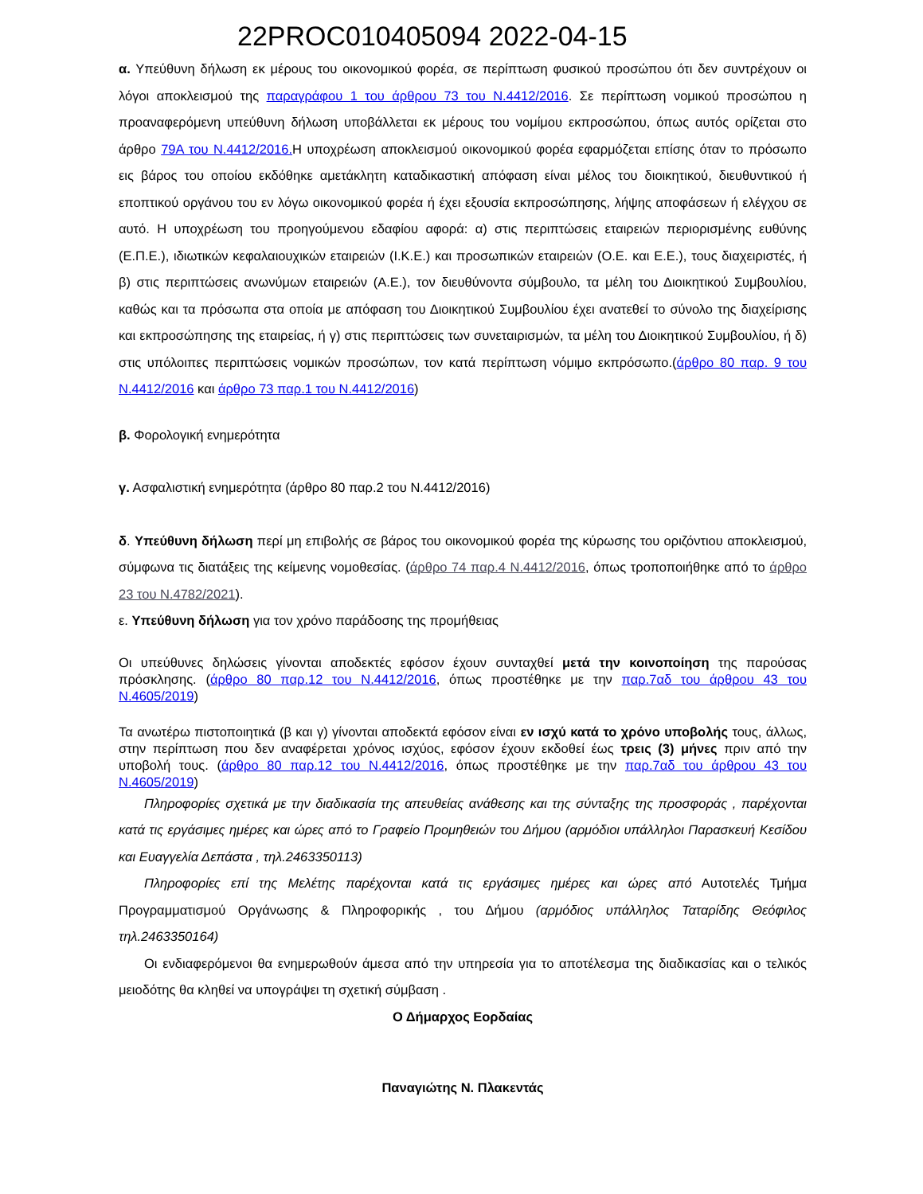22PROC010405094 2022-04-15
α. Υπεύθυνη δήλωση εκ μέρους του οικονομικού φορέα, σε περίπτωση φυσικού προσώπου ότι δεν συντρέχουν οι λόγοι αποκλεισμού της παραγράφου 1 του άρθρου 73 του Ν.4412/2016. Σε περίπτωση νομικού προσώπου η προαναφερόμενη υπεύθυνη δήλωση υποβάλλεται εκ μέρους του νομίμου εκπροσώπου, όπως αυτός ορίζεται στο άρθρο 79Α του Ν.4412/2016. Η υποχρέωση αποκλεισμού οικονομικού φορέα εφαρμόζεται επίσης όταν το πρόσωπο εις βάρος του οποίου εκδόθηκε αμετάκλητη καταδικαστική απόφαση είναι μέλος του διοικητικού, διευθυντικού ή εποπτικού οργάνου του εν λόγω οικονομικού φορέα ή έχει εξουσία εκπροσώπησης, λήψης αποφάσεων ή ελέγχου σε αυτό. Η υποχρέωση του προηγούμενου εδαφίου αφορά: α) στις περιπτώσεις εταιρειών περιορισμένης ευθύνης (Ε.Π.Ε.), ιδιωτικών κεφαλαιουχικών εταιρειών (Ι.Κ.Ε.) και προσωπικών εταιρειών (Ο.Ε. και Ε.Ε.), τους διαχειριστές, ή β) στις περιπτώσεις ανωνύμων εταιρειών (Α.Ε.), τον διευθύνοντα σύμβουλο, τα μέλη του Διοικητικού Συμβουλίου, καθώς και τα πρόσωπα στα οποία με απόφαση του Διοικητικού Συμβουλίου έχει ανατεθεί το σύνολο της διαχείρισης και εκπροσώπησης της εταιρείας, ή γ) στις περιπτώσεις των συνεταιρισμών, τα μέλη του Διοικητικού Συμβουλίου, ή δ) στις υπόλοιπες περιπτώσεις νομικών προσώπων, τον κατά περίπτωση νόμιμο εκπρόσωπο.(άρθρο 80 παρ. 9 του Ν.4412/2016 και άρθρο 73 παρ.1 του Ν.4412/2016)
β. Φορολογική ενημερότητα
γ. Ασφαλιστική ενημερότητα (άρθρο 80 παρ.2 του Ν.4412/2016)
δ. Υπεύθυνη δήλωση περί μη επιβολής σε βάρος του οικονομικού φορέα της κύρωσης του οριζόντιου αποκλεισμού, σύμφωνα τις διατάξεις της κείμενης νομοθεσίας. (άρθρο 74 παρ.4 Ν.4412/2016, όπως τροποποιήθηκε από το άρθρο 23 του Ν.4782/2021).
ε. Υπεύθυνη δήλωση για τον χρόνο παράδοσης της προμήθειας
Οι υπεύθυνες δηλώσεις γίνονται αποδεκτές εφόσον έχουν συνταχθεί μετά την κοινοποίηση της παρούσας πρόσκλησης. (άρθρο 80 παρ.12 του Ν.4412/2016, όπως προστέθηκε με την παρ.7αδ του άρθρου 43 του Ν.4605/2019)
Τα ανωτέρω πιστοποιητικά (β και γ) γίνονται αποδεκτά εφόσον είναι εν ισχύ κατά το χρόνο υποβολής τους, άλλως, στην περίπτωση που δεν αναφέρεται χρόνος ισχύος, εφόσον έχουν εκδοθεί έως τρεις (3) μήνες πριν από την υποβολή τους. (άρθρο 80 παρ.12 του Ν.4412/2016, όπως προστέθηκε με την παρ.7αδ του άρθρου 43 του Ν.4605/2019)
Πληροφορίες σχετικά με την διαδικασία της απευθείας ανάθεσης και της σύνταξης της προσφοράς , παρέχονται κατά τις εργάσιμες ημέρες και ώρες από το Γραφείο Προμηθειών του Δήμου (αρμόδιοι υπάλληλοι Παρασκευή Κεσίδου και Ευαγγελία Δεπάστα , τηλ.2463350113)
Πληροφορίες επί της Μελέτης παρέχονται κατά τις εργάσιμες ημέρες και ώρες από Αυτοτελές Τμήμα Προγραμματισμού Οργάνωσης & Πληροφορικής , του Δήμου (αρμόδιος υπάλληλος Ταταρίδης Θεόφιλος τηλ.2463350164)
Οι ενδιαφερόμενοι θα ενημερωθούν άμεσα από την υπηρεσία για το αποτέλεσμα της διαδικασίας και ο τελικός μειοδότης θα κληθεί να υπογράψει τη σχετική σύμβαση .
Ο Δήμαρχος Εορδαίας
Παναγιώτης Ν. Πλακεντάς